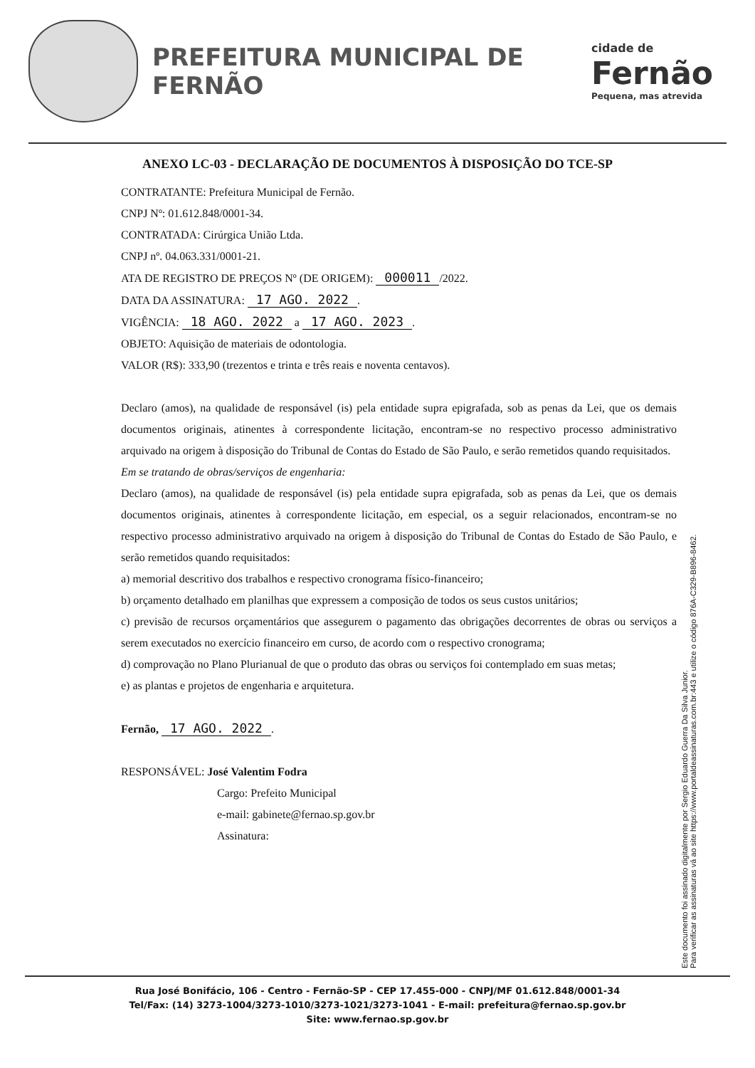PREFEITURA MUNICIPAL DE FERNÃO
cidade de
Fernão
Pequena, mas atrevida
ANEXO LC-03 - DECLARAÇÃO DE DOCUMENTOS À DISPOSIÇÃO DO TCE-SP
CONTRATANTE: Prefeitura Municipal de Fernão.
CNPJ Nº: 01.612.848/0001-34.
CONTRATADA: Cirúrgica União Ltda.
CNPJ nº. 04.063.331/0001-21.
ATA DE REGISTRO DE PREÇOS Nº (DE ORIGEM): 000011 /2022.
DATA DA ASSINATURA: 17 AGO. 2022.
VIGÊNCIA: 18 AGO. 2022 a 17 AGO. 2023.
OBJETO: Aquisição de materiais de odontologia.
VALOR (R$): 333,90 (trezentos e trinta e três reais e noventa centavos).
Declaro (amos), na qualidade de responsável (is) pela entidade supra epigrafada, sob as penas da Lei, que os demais documentos originais, atinentes à correspondente licitação, encontram-se no respectivo processo administrativo arquivado na origem à disposição do Tribunal de Contas do Estado de São Paulo, e serão remetidos quando requisitados.
Em se tratando de obras/serviços de engenharia:
Declaro (amos), na qualidade de responsável (is) pela entidade supra epigrafada, sob as penas da Lei, que os demais documentos originais, atinentes à correspondente licitação, em especial, os a seguir relacionados, encontram-se no respectivo processo administrativo arquivado na origem à disposição do Tribunal de Contas do Estado de São Paulo, e serão remetidos quando requisitados:
a) memorial descritivo dos trabalhos e respectivo cronograma físico-financeiro;
b) orçamento detalhado em planilhas que expressem a composição de todos os seus custos unitários;
c) previsão de recursos orçamentários que assegurem o pagamento das obrigações decorrentes de obras ou serviços a serem executados no exercício financeiro em curso, de acordo com o respectivo cronograma;
d) comprovação no Plano Plurianual de que o produto das obras ou serviços foi contemplado em suas metas;
e) as plantas e projetos de engenharia e arquitetura.
Fernão, 17 AGO. 2022.
RESPONSÁVEL: José Valentim Fodra
Cargo: Prefeito Municipal
e-mail: gabinete@fernao.sp.gov.br
Assinatura:
Este documento foi assinado digitalmente por Sergio Eduardo Guerra Da Silva Junior.
Para verificar as assinaturas vá ao site https://www.portaldeassinaturas.com.br:443 e utilize o código 876A-C329-B896-8462.
Rua José Bonifácio, 106 - Centro - Fernão-SP - CEP 17.455-000 - CNPJ/MF 01.612.848/0001-34
Tel/Fax: (14) 3273-1004/3273-1010/3273-1021/3273-1041 - E-mail: prefeitura@fernao.sp.gov.br
Site: www.fernao.sp.gov.br